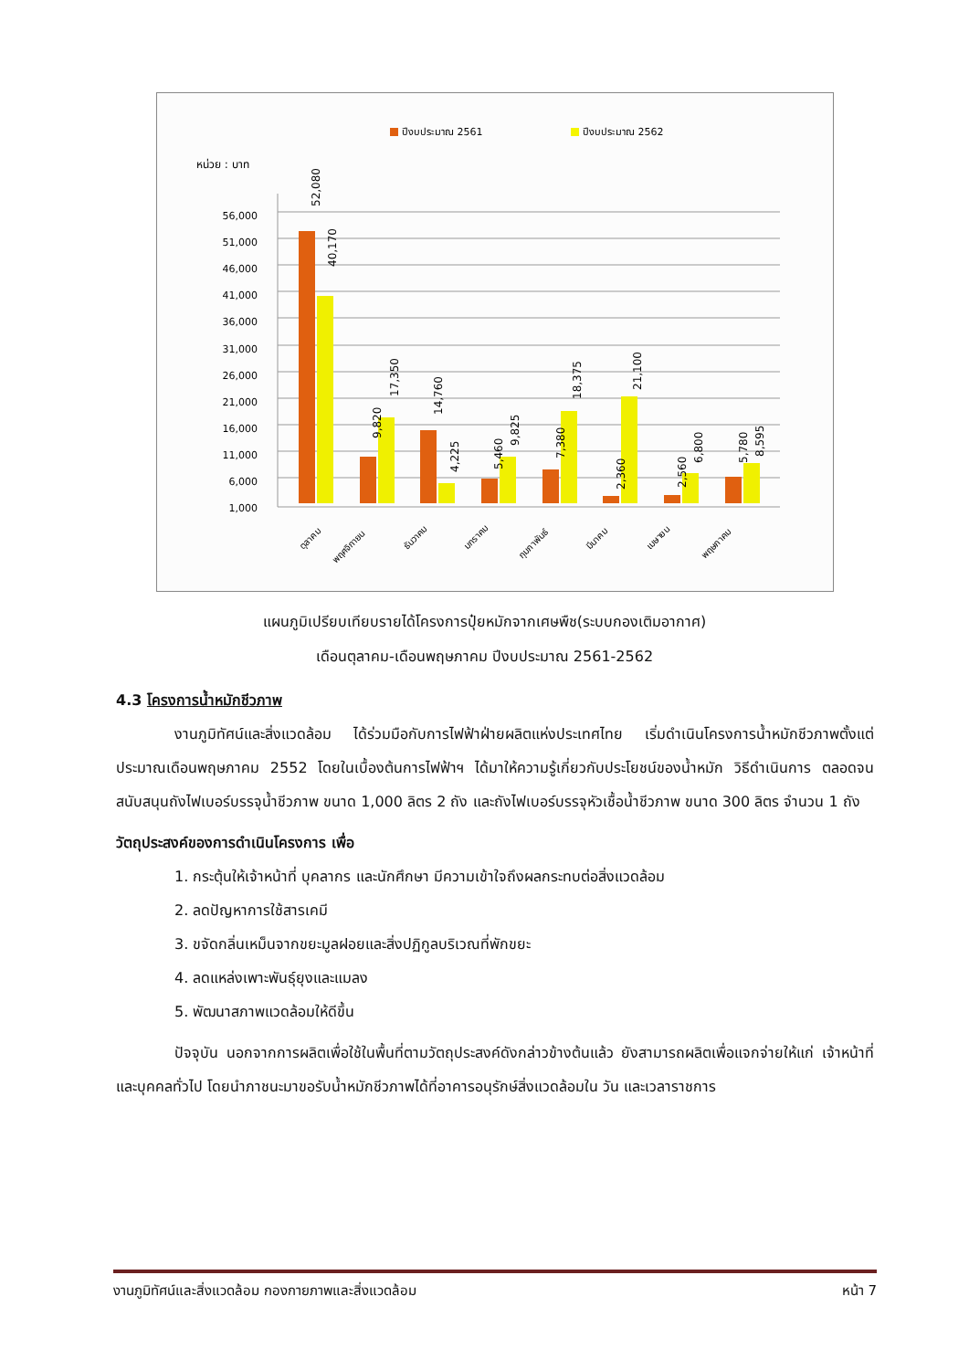ปีงบประมาณ 2561
ปีงบประมาณ 2562
หน่วย : บาท
56,000
51,000
46,000
41,000
36,000
31,000
26,000
21,000
16,000
11,000
6,000
1,000
52,080
40,170
9,820
17,350
14,760
4,225
5,460
9,825
7,380
18,375
2,360
21,100
2,560
6,800
5,780
8,595
ตุลาคม
พฤศจิกายน
ธันวาคม
มกราคม
กุมภาพันธ์
มีนาคม
เมษายน
พฤษภาคม
แผนภูมิเปรียบเทียบรายได้โครงการปุ๋ยหมักจากเศษพืช(ระบบกองเติมอากาศ)
เดือนตุลาคม-เดือนพฤษภาคม ปีงบประมาณ 2561-2562
4.3 โครงการน้ำหมักชีวภาพ
งานภูมิทัศน์และสิ่งแวดล้อม ได้ร่วมมือกับการไฟฟ้าฝ่ายผลิตแห่งประเทศไทย เริ่มดำเนินโครงการน้ำหมักชีวภาพตั้งแต่ประมาณเดือนพฤษภาคม 2552 โดยในเบื้องต้นการไฟฟ้าฯ ได้มาให้ความรู้เกี่ยวกับประโยชน์ของน้ำหมัก วิธีดำเนินการ ตลอดจนสนับสนุนถังไฟเบอร์บรรจุน้ำชีวภาพ ขนาด 1,000 ลิตร 2 ถัง และถังไฟเบอร์บรรจุหัวเชื้อน้ำชีวภาพ ขนาด 300 ลิตร จำนวน 1 ถัง
วัตถุประสงค์ของการดำเนินโครงการ เพื่อ
1. กระตุ้นให้เจ้าหน้าที่ บุคลากร และนักศึกษา มีความเข้าใจถึงผลกระทบต่อสิ่งแวดล้อม
2. ลดปัญหาการใช้สารเคมี
3. ขจัดกลิ่นเหม็นจากขยะมูลฝอยและสิ่งปฏิกูลบริเวณที่พักขยะ
4. ลดแหล่งเพาะพันธุ์ยุงและแมลง
5. พัฒนาสภาพแวดล้อมให้ดีขึ้น
ปัจจุบัน นอกจากการผลิตเพื่อใช้ในพื้นที่ตามวัตถุประสงค์ดังกล่าวข้างต้นแล้ว ยังสามารถผลิตเพื่อแจกจ่ายให้แก่ เจ้าหน้าที่และบุคคลทั่วไป โดยนำภาชนะมาขอรับน้ำหมักชีวภาพได้ที่อาคารอนุรักษ์สิ่งแวดล้อมใน วัน และเวลาราชการ
งานภูมิทัศน์และสิ่งแวดล้อม กองกายภาพและสิ่งแวดล้อม หน้า 7